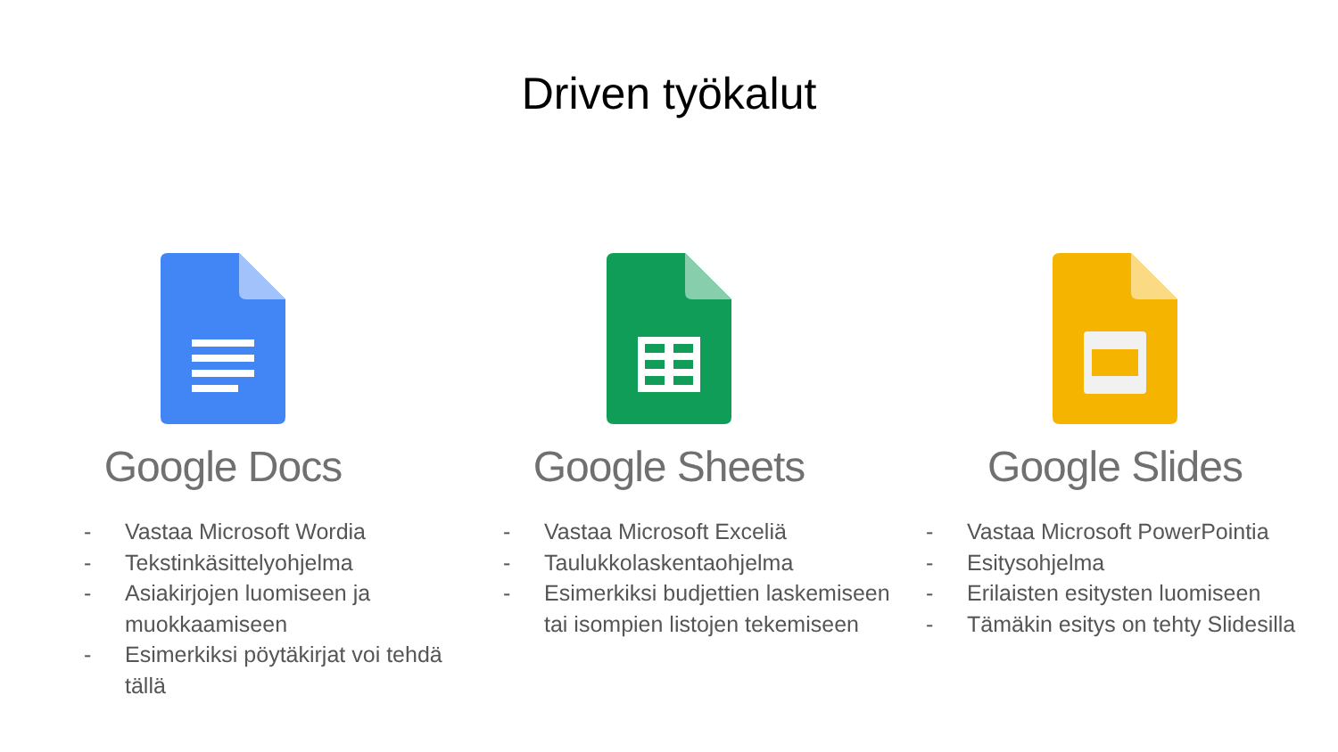Driven työkalut
Google Docs
- Vastaa Microsoft Wordia
- Tekstinkäsittelyohjelma
- Asiakirjojen luomiseen ja muokkaamiseen
- Esimerkiksi pöytäkirjat voi tehdä tällä
Google Sheets
- Vastaa Microsoft Exceliä
- Taulukkolaskentaohjelma
- Esimerkiksi budjettien laskemiseen tai isompien listojen tekemiseen
Google Slides
- Vastaa Microsoft PowerPointia
- Esitysohjelma
- Erilaisten esitysten luomiseen
- Tämäkin esitys on tehty Slidesilla